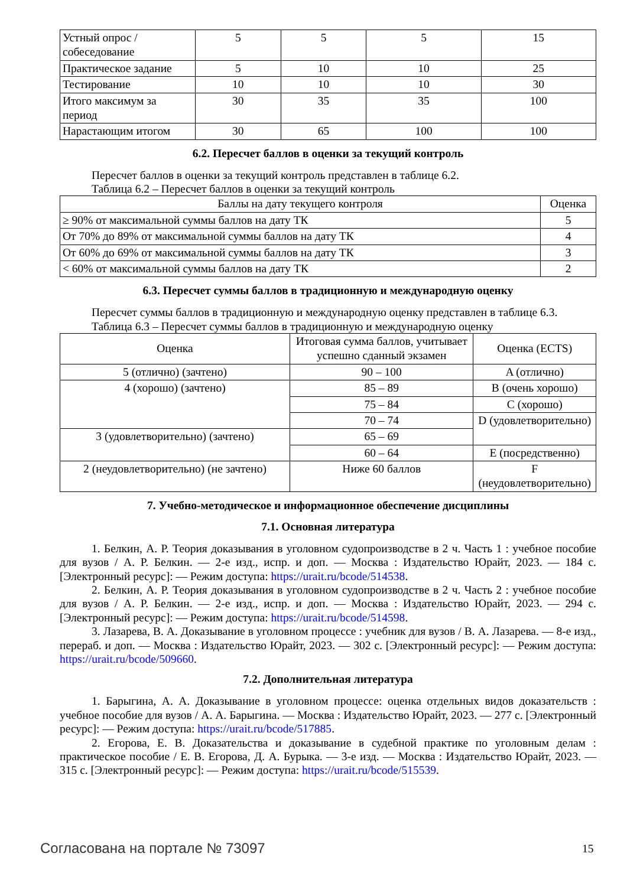| Устный опрос / собеседование | 5 | 5 | 5 | 15 |
| Практическое задание | 5 | 10 | 10 | 25 |
| Тестирование | 10 | 10 | 10 | 30 |
| Итого максимум за период | 30 | 35 | 35 | 100 |
| Нарастающим итогом | 30 | 65 | 100 | 100 |
6.2. Пересчет баллов в оценки за текущий контроль
Пересчет баллов в оценки за текущий контроль представлен в таблице 6.2.
Таблица 6.2 – Пересчет баллов в оценки за текущий контроль
| Баллы на дату текущего контроля | Оценка |
| ≥ 90% от максимальной суммы баллов на дату ТК | 5 |
| От 70% до 89% от максимальной суммы баллов на дату ТК | 4 |
| От 60% до 69% от максимальной суммы баллов на дату ТК | 3 |
| < 60% от максимальной суммы баллов на дату ТК | 2 |
6.3. Пересчет суммы баллов в традиционную и международную оценку
Пересчет суммы баллов в традиционную и международную оценку представлен в таблице 6.3.
Таблица 6.3 – Пересчет суммы баллов в традиционную и международную оценку
| Оценка | Итоговая сумма баллов, учитывает успешно сданный экзамен | Оценка (ECTS) |
| 5 (отлично) (зачтено) | 90 – 100 | A (отлично) |
| 4 (хорошо) (зачтено) | 85 – 89 | B (очень хорошо) |
| | 75 – 84 | C (хорошо) |
| | 70 – 74 | D (удовлетворительно) |
| 3 (удовлетворительно) (зачтено) | 65 – 69 | |
| | 60 – 64 | E (посредственно) |
| 2 (неудовлетворительно) (не зачтено) | Ниже 60 баллов | F (неудовлетворительно) |
7. Учебно-методическое и информационное обеспечение дисциплины
7.1. Основная литература
1. Белкин, А. Р. Теория доказывания в уголовном судопроизводстве в 2 ч. Часть 1 : учебное пособие для вузов / А. Р. Белкин. — 2-е изд., испр. и доп. — Москва : Издательство Юрайт, 2023. — 184 с. [Электронный ресурс]: — Режим доступа: https://urait.ru/bcode/514538.
2. Белкин, А. Р. Теория доказывания в уголовном судопроизводстве в 2 ч. Часть 2 : учебное пособие для вузов / А. Р. Белкин. — 2-е изд., испр. и доп. — Москва : Издательство Юрайт, 2023. — 294 с. [Электронный ресурс]: — Режим доступа: https://urait.ru/bcode/514598.
3. Лазарева, В. А. Доказывание в уголовном процессе : учебник для вузов / В. А. Лазарева. — 8-е изд., перераб. и доп. — Москва : Издательство Юрайт, 2023. — 302 с. [Электронный ресурс]: — Режим доступа: https://urait.ru/bcode/509660.
7.2. Дополнительная литература
1. Барыгина, А. А. Доказывание в уголовном процессе: оценка отдельных видов доказательств : учебное пособие для вузов / А. А. Барыгина. — Москва : Издательство Юрайт, 2023. — 277 с. [Электронный ресурс]: — Режим доступа: https://urait.ru/bcode/517885.
2. Егорова, Е. В. Доказательства и доказывание в судебной практике по уголовным делам : практическое пособие / Е. В. Егорова, Д. А. Бурыка. — 3-е изд. — Москва : Издательство Юрайт, 2023. — 315 с. [Электронный ресурс]: — Режим доступа: https://urait.ru/bcode/515539.
Согласована на портале № 73097 15